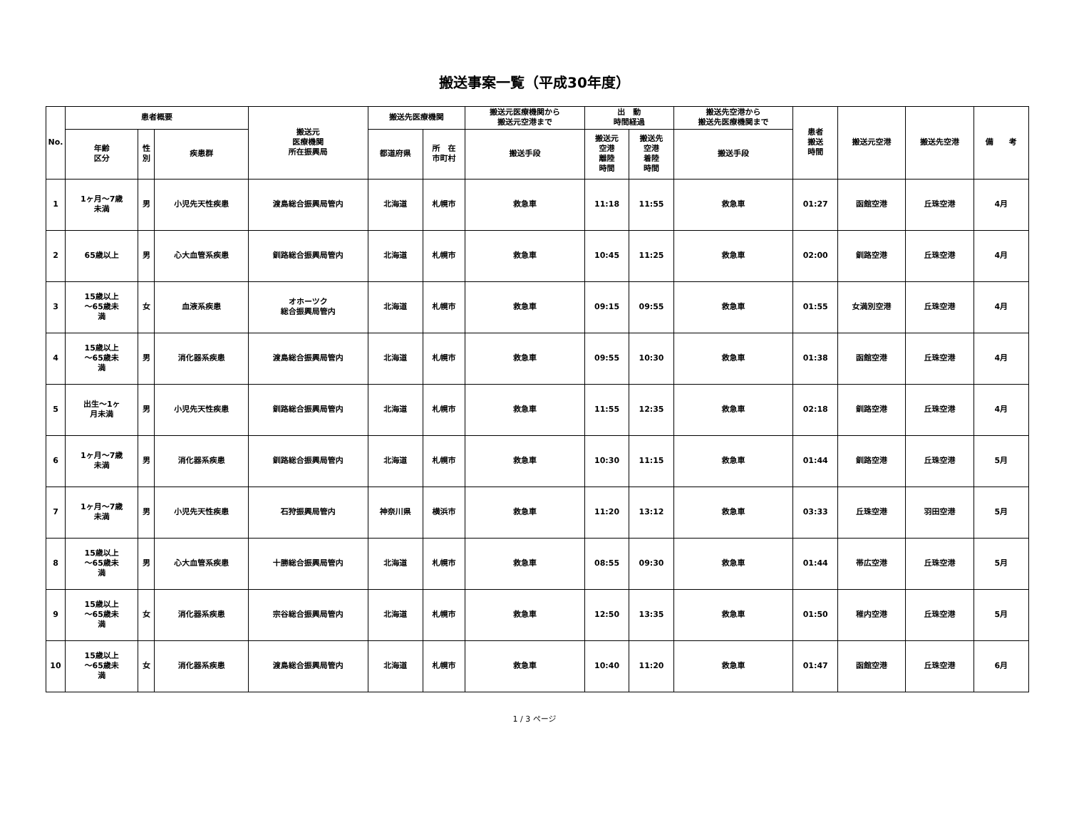搬送事案一覧（平成30年度）
| No. | 患者概要 | | | 搬送元 医療機関 所在振興局 | 搬送先医療機関 | | 搬送元医療機関から 搬送元空港まで | 出 動 時間経過 | | 搬送先空港から 搬送先医療機関まで | 患者 搬送 時間 | 搬送元空港 | 搬送先空港 | 備 考 |
| --- | --- | --- | --- | --- | --- | --- | --- | --- | --- | --- | --- | --- | --- | --- |
| | 年齢 区分 | 性 別 | 疾患群 | | 都道府県 | 所 在 市町村 | 搬送手段 | 搬送元 空港 離陸 時間 | 搬送先 空港 着陸 時間 | 搬送手段 | | | | |
| 1 | 1ヶ月～7歳 未満 | 男 | 小児先天性疾患 | 渡島総合振興局管内 | 北海道 | 札幌市 | 救急車 | 11:18 | 11:55 | 救急車 | 01:27 | 函館空港 | 丘珠空港 | 4月 |
| 2 | 65歳以上 | 男 | 心大血管系疾患 | 釧路総合振興局管内 | 北海道 | 札幌市 | 救急車 | 10:45 | 11:25 | 救急車 | 02:00 | 釧路空港 | 丘珠空港 | 4月 |
| 3 | 15歳以上 ～65歳未 満 | 女 | 血液系疾患 | オホーツク 総合振興局管内 | 北海道 | 札幌市 | 救急車 | 09:15 | 09:55 | 救急車 | 01:55 | 女満別空港 | 丘珠空港 | 4月 |
| 4 | 15歳以上 ～65歳未 満 | 男 | 消化器系疾患 | 渡島総合振興局管内 | 北海道 | 札幌市 | 救急車 | 09:55 | 10:30 | 救急車 | 01:38 | 函館空港 | 丘珠空港 | 4月 |
| 5 | 出生～1ヶ 月未満 | 男 | 小児先天性疾患 | 釧路総合振興局管内 | 北海道 | 札幌市 | 救急車 | 11:55 | 12:35 | 救急車 | 02:18 | 釧路空港 | 丘珠空港 | 4月 |
| 6 | 1ヶ月～7歳 未満 | 男 | 消化器系疾患 | 釧路総合振興局管内 | 北海道 | 札幌市 | 救急車 | 10:30 | 11:15 | 救急車 | 01:44 | 釧路空港 | 丘珠空港 | 5月 |
| 7 | 1ヶ月～7歳 未満 | 男 | 小児先天性疾患 | 石狩振興局管内 | 神奈川県 | 横浜市 | 救急車 | 11:20 | 13:12 | 救急車 | 03:33 | 丘珠空港 | 羽田空港 | 5月 |
| 8 | 15歳以上 ～65歳未 満 | 男 | 心大血管系疾患 | 十勝総合振興局管内 | 北海道 | 札幌市 | 救急車 | 08:55 | 09:30 | 救急車 | 01:44 | 帯広空港 | 丘珠空港 | 5月 |
| 9 | 15歳以上 ～65歳未 満 | 女 | 消化器系疾患 | 宗谷総合振興局管内 | 北海道 | 札幌市 | 救急車 | 12:50 | 13:35 | 救急車 | 01:50 | 稚内空港 | 丘珠空港 | 5月 |
| 10 | 15歳以上 ～65歳未 満 | 女 | 消化器系疾患 | 渡島総合振興局管内 | 北海道 | 札幌市 | 救急車 | 10:40 | 11:20 | 救急車 | 01:47 | 函館空港 | 丘珠空港 | 6月 |
1 / 3 ページ